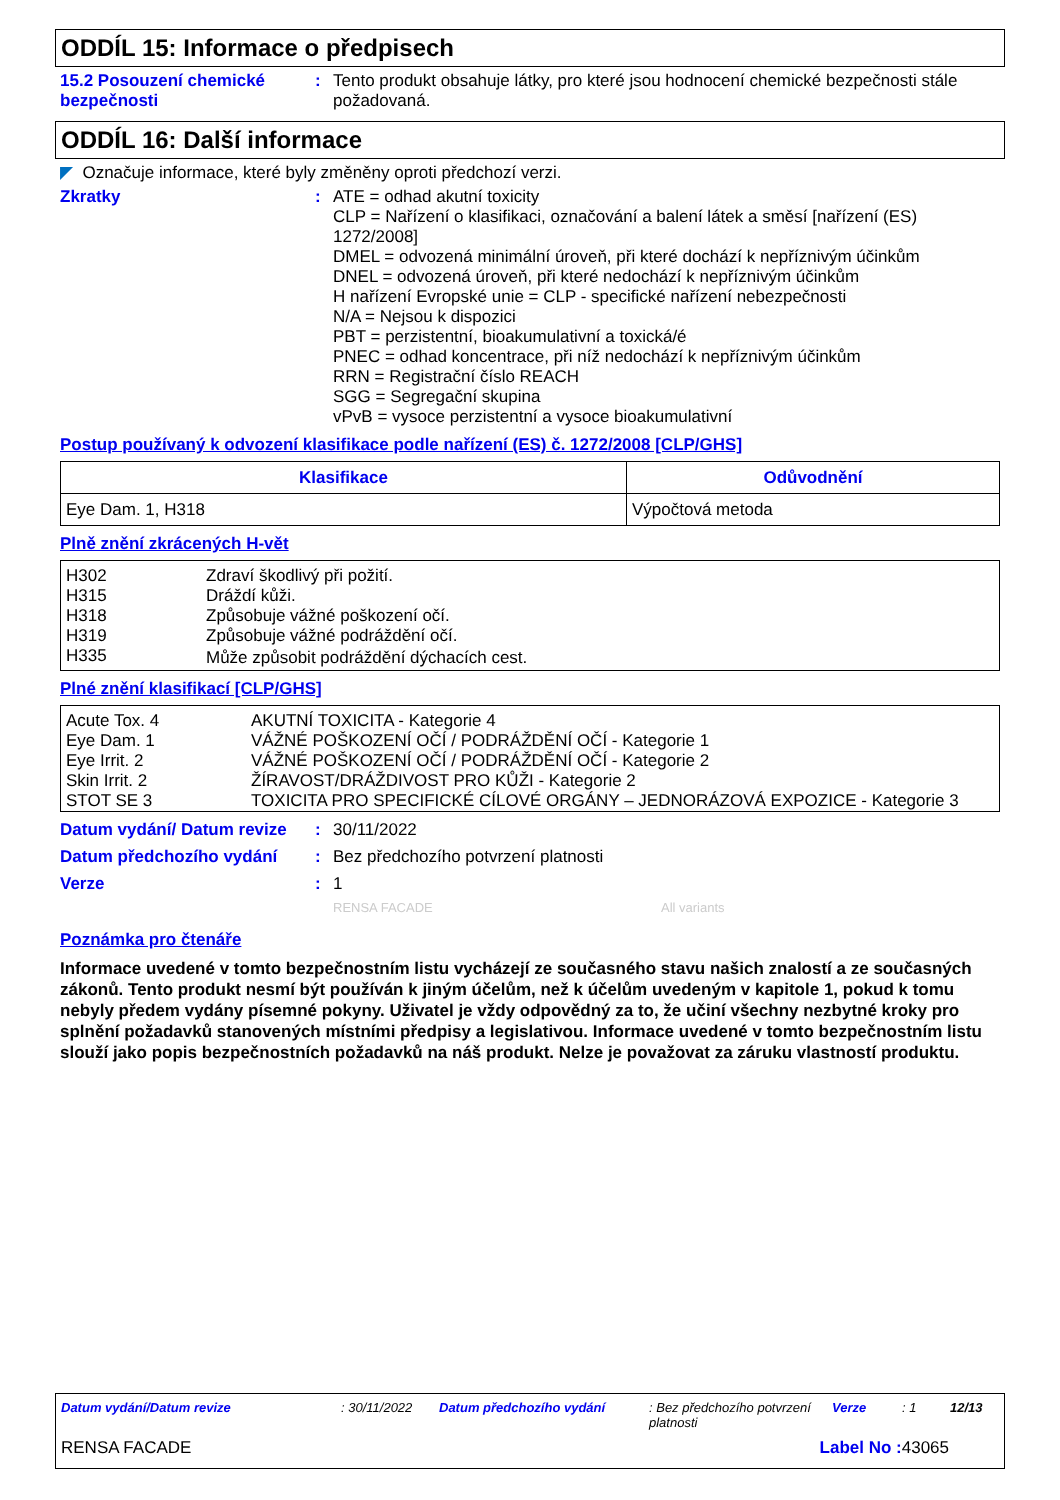ODDÍL 15: Informace o předpisech
15.2 Posouzení chemické bezpečnosti
: Tento produkt obsahuje látky, pro které jsou hodnocení chemické bezpečnosti stále požadovaná.
ODDÍL 16: Další informace
◤ Označuje informace, které byly změněny oproti předchozí verzi.
Zkratky : ATE = odhad akutní toxicity
CLP = Nařízení o klasifikaci, označování a balení látek a směsí [nařízení (ES) 1272/2008]
DMEL = odvozená minimální úroveň, při které dochází k nepříznivým účinkům
DNEL = odvozená úroveň, při které nedochází k nepříznivým účinkům
H nařízení Evropské unie = CLP - specifické nařízení nebezpečnosti
N/A = Nejsou k dispozici
PBT = perzistentní, bioakumulativní a toxická/é
PNEC = odhad koncentrace, při níž nedochází k nepříznivým účinkům
RRN = Registrační číslo REACH
SGG = Segregační skupina
vPvB = vysoce perzistentní a vysoce bioakumulativní
Postup používaný k odvození klasifikace podle nařízení (ES) č. 1272/2008 [CLP/GHS]
| Klasifikace | Odůvodnění |
| --- | --- |
| Eye Dam. 1, H318 | Výpočtová metoda |
Plně znění zkrácených H-vět
| H302 | Zdraví škodlivý při požití. |
| H315 | Dráždí kůži. |
| H318 | Způsobuje vážné poškození očí. |
| H319 | Způsobuje vážné podráždění očí. |
| H335 | Může způsobit podráždění dýchacích cest. |
Plné znění klasifikací [CLP/GHS]
| Acute Tox. 4 | AKUTNÍ TOXICITA - Kategorie 4 |
| Eye Dam. 1 | VÁŽNÉ POŠKOZENÍ OČÍ / PODRÁŽDĚNÍ OČÍ - Kategorie 1 |
| Eye Irrit. 2 | VÁŽNÉ POŠKOZENÍ OČÍ / PODRÁŽDĚNÍ OČÍ - Kategorie 2 |
| Skin Irrit. 2 | ŽÍRAVOST/DRÁŽDIVOST PRO KŮŽI - Kategorie 2 |
| STOT SE 3 | TOXICITA PRO SPECIFICKÉ CÍLOVÉ ORGÁNY – JEDNORÁZOVÁ EXPOZICE - Kategorie 3 |
Datum vydání/ Datum revize
: 30/11/2022
Datum předchozího vydání : Bez předchozího potvrzení platnosti
Verze : 1
RENSA FACADE All variants
Poznámka pro čtenáře
Informace uvedené v tomto bezpečnostním listu vycházejí ze současného stavu našich znalostí a ze současných zákonů. Tento produkt nesmí být používán k jiným účelům, než k účelům uvedeným v kapitole 1, pokud k tomu nebyly předem vydány písemné pokyny. Uživatel je vždy odpovědný za to, že učiní všechny nezbytné kroky pro splnění požadavků stanovených místními předpisy a legislativou. Informace uvedené v tomto bezpečnostním listu slouží jako popis bezpečnostních požadavků na náš produkt. Nelze je považovat za záruku vlastností produktu.
Datum vydání/Datum revize : 30/11/2022 Datum předchozího vydání : Bez předchozího potvrzení platnosti
Verze : 1 12/13
RENSA FACADE Label No : 43065